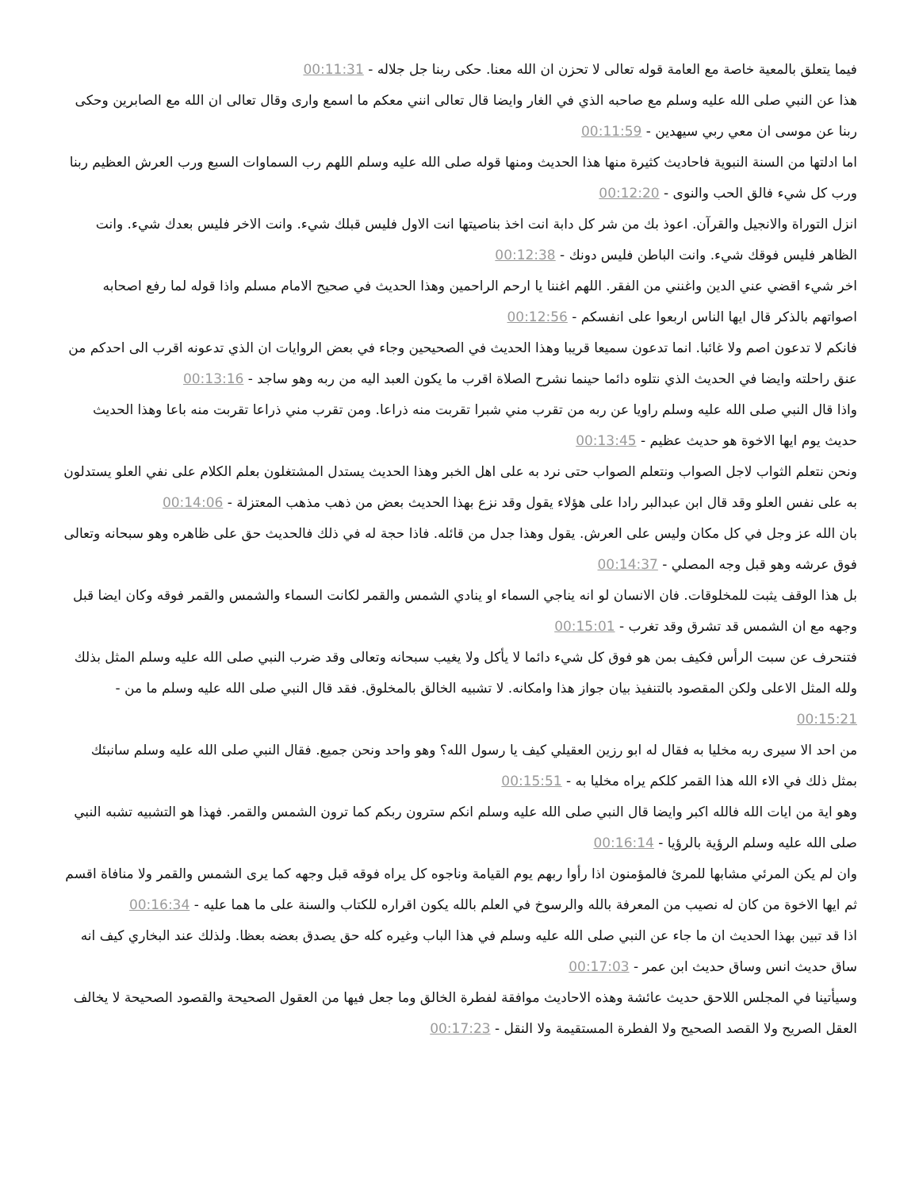فيما يتعلق بالمعية خاصة مع العامة قوله تعالى لا تحزن ان الله معنا. حكى ربنا جل جلاله - 00:11:31
هذا عن النبي صلى الله عليه وسلم مع صاحبه الذي في الغار وايضا قال تعالى انني معكم ما اسمع وارى وقال تعالى ان الله مع الصابرين وحكى ربنا عن موسى ان معي ربي سيهدين - 00:11:59
اما ادلتها من السنة النبوية فاحاديث كثيرة منها هذا الحديث ومنها قوله صلى الله عليه وسلم اللهم رب السماوات السبع ورب العرش العظيم ربنا ورب كل شيء فالق الحب والنوى - 00:12:20
انزل التوراة والانجيل والقرآن. اعوذ بك من شر كل دابة انت اخذ بناصيتها انت الاول فليس قبلك شيء. وانت الاخر فليس بعدك شيء. وانت الظاهر فليس فوقك شيء. وانت الباطن فليس دونك - 00:12:38
اخر شيء اقضي عني الدين واغنني من الفقر. اللهم اغننا يا ارحم الراحمين وهذا الحديث في صحيح الامام مسلم واذا قوله لما رفع اصحابه اصواتهم بالذكر قال ايها الناس اربعوا على انفسكم - 00:12:56
فانكم لا تدعون اصم ولا غائبا. انما تدعون سميعا قريبا وهذا الحديث في الصحيحين وجاء في بعض الروايات ان الذي تدعونه اقرب الى احدكم من عنق راحلته وايضا في الحديث الذي نتلوه دائما حينما نشرح الصلاة اقرب ما يكون العبد اليه من ربه وهو ساجد - 00:13:16
واذا قال النبي صلى الله عليه وسلم راويا عن ربه من تقرب مني شبرا تقربت منه ذراعا. ومن تقرب مني ذراعا تقربت منه باعا وهذا الحديث حديث يوم ايها الاخوة هو حديث عظيم - 00:13:45
ونحن نتعلم الثواب لاجل الصواب ونتعلم الصواب حتى نرد به على اهل الخبر وهذا الحديث يستدل المشتغلون بعلم الكلام على نفي العلو يستدلون به على نفس العلو وقد قال ابن عبدالبر رادا على هؤلاء يقول وقد نزع بهذا الحديث بعض من ذهب مذهب المعتزلة - 00:14:06
بان الله عز وجل في كل مكان وليس على العرش. يقول وهذا جدل من قائله. فاذا حجة له في ذلك فالحديث حق على ظاهره وهو سبحانه وتعالى فوق عرشه وهو قبل وجه المصلي - 00:14:37
بل هذا الوقف يثبت للمخلوقات. فان الانسان لو انه يناجي السماء او ينادي الشمس والقمر لكانت السماء والشمس والقمر فوقه وكان ايضا قبل وجهه مع ان الشمس قد تشرق وقد تغرب - 00:15:01
فتنحرف عن سبت الرأس فكيف بمن هو فوق كل شيء دائما لا يأكل ولا يغيب سبحانه وتعالى وقد ضرب النبي صلى الله عليه وسلم المثل بذلك ولله المثل الاعلى ولكن المقصود بالتنفيذ بيان جواز هذا وامكانه. لا تشبيه الخالق بالمخلوق. فقد قال النبي صلى الله عليه وسلم ما من - 00:15:21
من احد الا سيرى ربه مخليا به فقال له ابو رزين العقيلي كيف يا رسول الله؟ وهو واحد ونحن جميع. فقال النبي صلى الله عليه وسلم سانبئك بمثل ذلك في الاء الله هذا القمر كلكم يراه مخليا به - 00:15:51
وهو اية من ايات الله فالله اكبر وايضا قال النبي صلى الله عليه وسلم انكم سترون ربكم كما ترون الشمس والقمر. فهذا هو التشبيه تشبه النبي صلى الله عليه وسلم الرؤية بالرؤيا - 00:16:14
وان لم يكن المرئي مشابها للمرئ فالمؤمنون اذا رأوا ربهم يوم القيامة وناجوه كل يراه فوقه قبل وجهه كما يرى الشمس والقمر ولا منافاة اقسم ثم ايها الاخوة من كان له نصيب من المعرفة بالله والرسوخ في العلم بالله يكون اقراره للكتاب والسنة على ما هما عليه - 00:16:34
اذا قد تبين بهذا الحديث ان ما جاء عن النبي صلى الله عليه وسلم في هذا الباب وغيره كله حق يصدق بعضه بعظا. ولذلك عند البخاري كيف انه ساق حديث انس وساق حديث ابن عمر - 00:17:03
وسيأتينا في المجلس اللاحق حديث عائشة وهذه الاحاديث موافقة لفطرة الخالق وما جعل فيها من العقول الصحيحة والقصود الصحيحة لا يخالف العقل الصريح ولا القصد الصحيح ولا الفطرة المستقيمة ولا النقل - 00:17:23